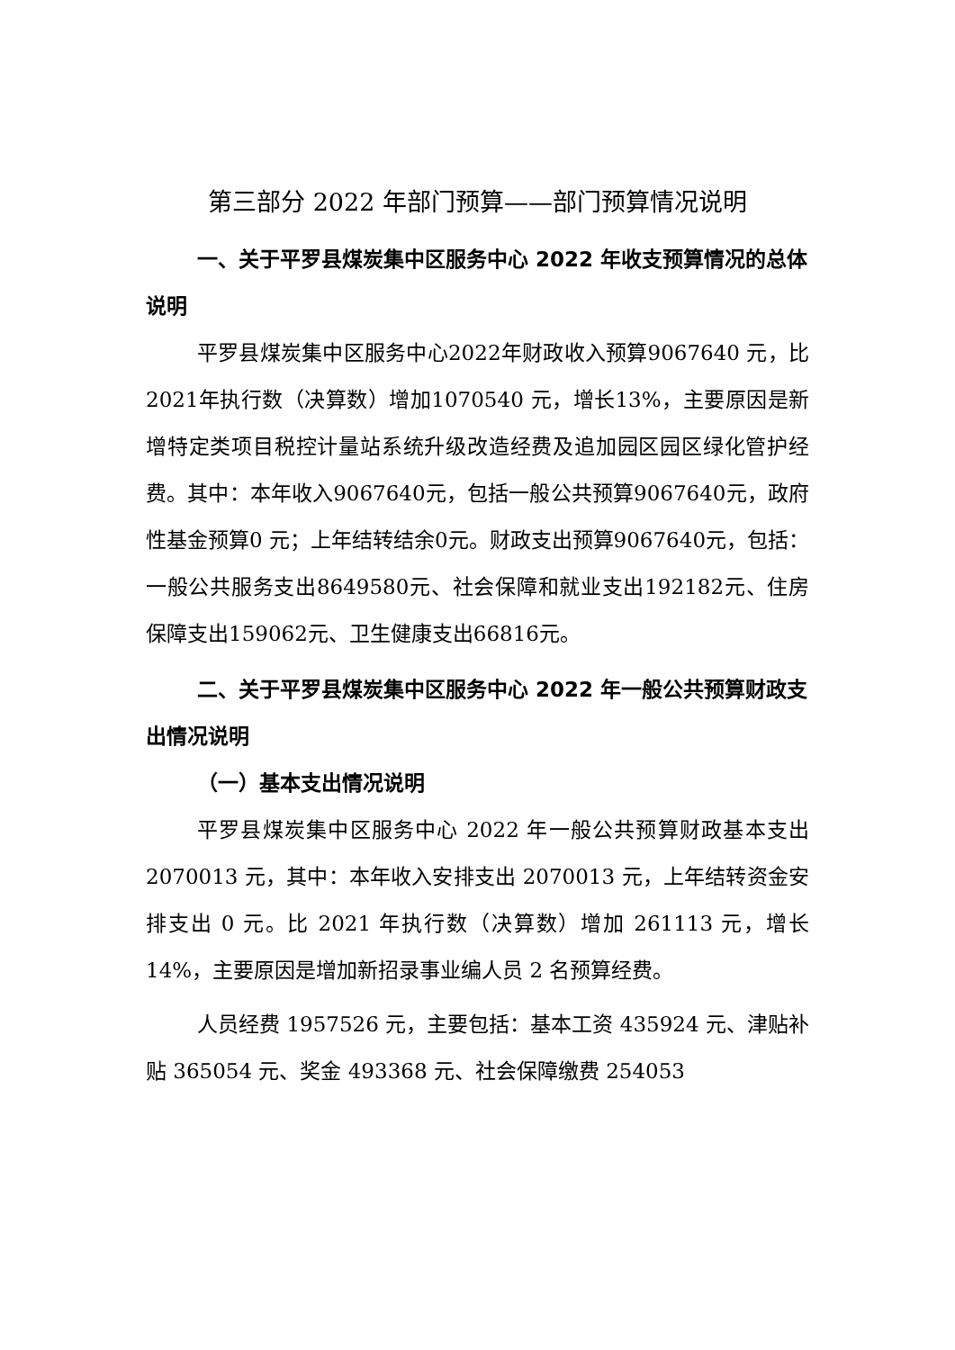第三部分 2022 年部门预算——部门预算情况说明
一、关于平罗县煤炭集中区服务中心 2022 年收支预算情况的总体说明
平罗县煤炭集中区服务中心2022年财政收入预算9067640 元，比2021年执行数（决算数）增加1070540 元，增长13%，主要原因是新增特定类项目税控计量站系统升级改造经费及追加园区园区绿化管护经费。其中：本年收入9067640元，包括一般公共预算9067640元，政府性基金预算0 元；上年结转结余0元。财政支出预算9067640元，包括：一般公共服务支出8649580元、社会保障和就业支出192182元、住房保障支出159062元、卫生健康支出66816元。
二、关于平罗县煤炭集中区服务中心 2022 年一般公共预算财政支出情况说明
（一）基本支出情况说明
平罗县煤炭集中区服务中心 2022 年一般公共预算财政基本支出 2070013 元，其中：本年收入安排支出 2070013 元，上年结转资金安排支出 0 元。比 2021 年执行数（决算数）增加 261113 元，增长 14%，主要原因是增加新招录事业编人员 2 名预算经费。
人员经费 1957526 元，主要包括：基本工资 435924 元、津贴补贴 365054 元、奖金 493368 元、社会保障缴费 254053